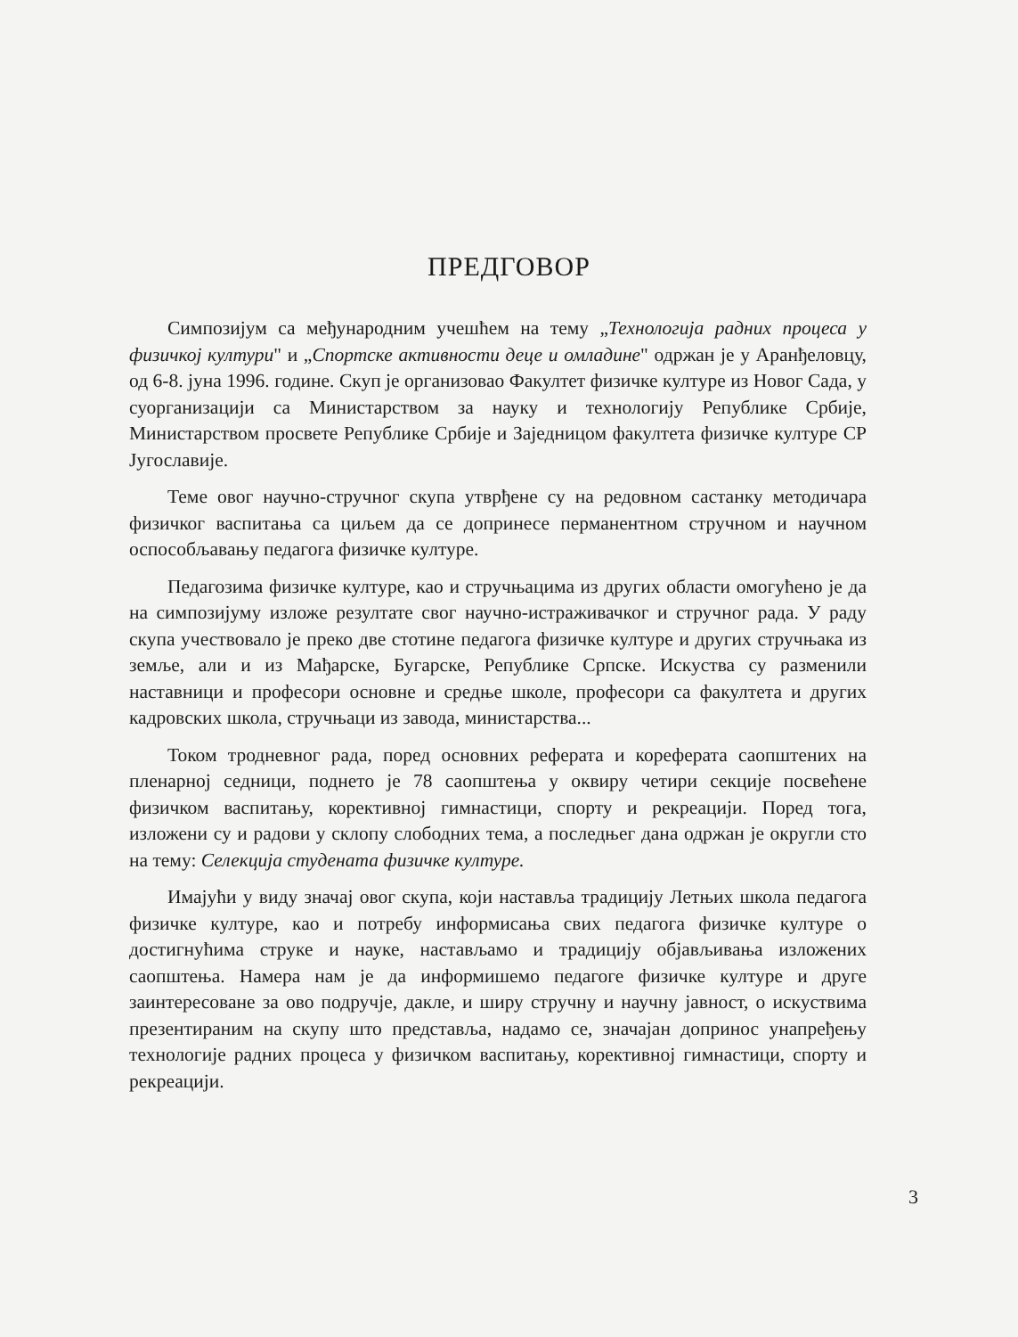ПРЕДГОВОР
Симпозијум са међународним учешћем на тему „Технологија радних процеса у физичкој култури" и „Спортске активности деце и омладине" одржан је у Аранђеловцу, од 6-8. јуна 1996. године. Скуп је организовао Факултет физичке културе из Новог Сада, у суорганизацији са Министарством за науку и технологију Републике Србије, Министарством просвете Републике Србије и Заједницом факултета физичке културе СР Југославије.
Теме овог научно-стручног скупа утврђене су на редовном састанку методичара физичког васпитања са циљем да се допринесе перманентном стручном и научном оспособљавању педагога физичке културе.
Педагозима физичке културе, као и стручњацима из других области омогућено је да на симпозијуму изложе резултате свог научно-истраживачког и стручног рада. У раду скупа учествовало је преко две стотине педагога физичке културе и других стручњака из земље, али и из Мађарске, Бугарске, Републике Српске. Искуства су разменили наставници и професори основне и средње школе, професори са факултета и других кадровских школа, стручњаци из завода, министарства...
Током тродневног рада, поред основних реферата и кореферата саопштених на пленарној седници, поднето је 78 саопштења у оквиру четири секције посвећене физичком васпитању, корективној гимнастици, спорту и рекреацији. Поред тога, изложени су и радови у склопу слободних тема, а последњег дана одржан је округли сто на тему: Селекција студената физичке културе.
Имајући у виду значај овог скупа, који наставља традицију Летњих школа педагога физичке културе, као и потребу информисања свих педагога физичке културе о достигнућима струке и науке, настављамо и традицију објављивања изложених саопштења. Намера нам је да информишемо педагоге физичке културе и друге заинтересоване за ово подручје, дакле, и ширу стручну и научну јавност, о искуствима презентираним на скупу што представља, надамо се, значајан допринос унапређењу технологије радних процеса у физичком васпитању, корективној гимнастици, спорту и рекреацији.
3